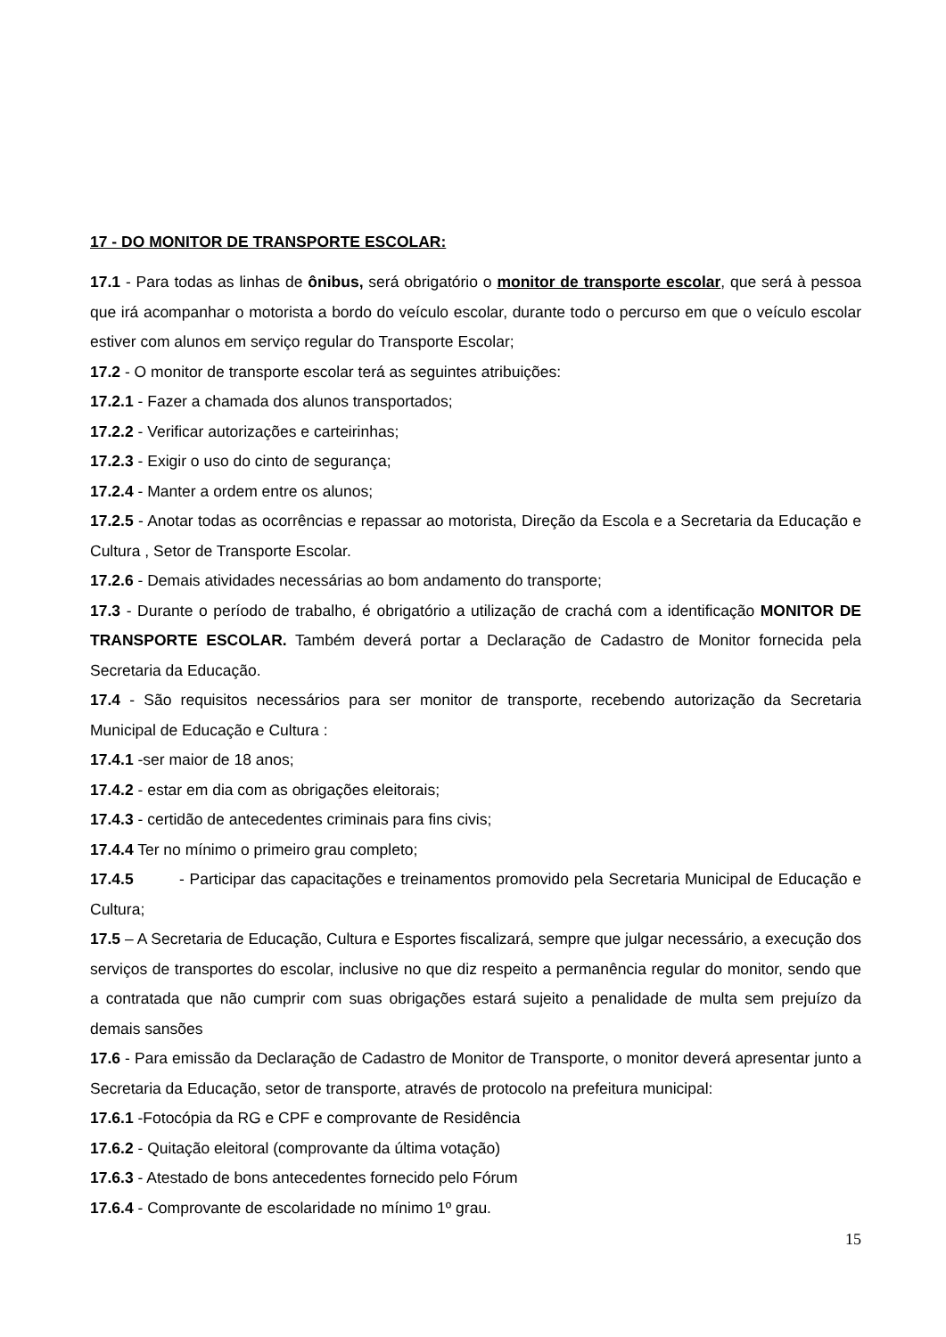17 - DO MONITOR DE TRANSPORTE ESCOLAR:
17.1 - Para todas as linhas de ônibus, será obrigatório o monitor de transporte escolar, que será à pessoa que irá acompanhar o motorista a bordo do veículo escolar, durante todo o percurso em que o veículo escolar estiver com alunos em serviço regular do Transporte Escolar;
17.2 - O monitor de transporte escolar terá as seguintes atribuições:
17.2.1 - Fazer a chamada dos alunos transportados;
17.2.2 - Verificar autorizações e carteirinhas;
17.2.3 - Exigir o uso do cinto de segurança;
17.2.4 - Manter a ordem entre os alunos;
17.2.5 - Anotar todas as ocorrências e repassar ao motorista, Direção da Escola e a Secretaria da Educação e Cultura , Setor de Transporte Escolar.
17.2.6 - Demais atividades necessárias ao bom andamento do transporte;
17.3 - Durante o período de trabalho, é obrigatório a utilização de crachá com a identificação MONITOR DE TRANSPORTE ESCOLAR. Também deverá portar a Declaração de Cadastro de Monitor fornecida pela Secretaria da Educação.
17.4 - São requisitos necessários para ser monitor de transporte, recebendo autorização da Secretaria Municipal de Educação e Cultura :
17.4.1 -ser maior de 18 anos;
17.4.2 - estar em dia com as obrigações eleitorais;
17.4.3 - certidão de antecedentes criminais para fins civis;
17.4.4 Ter no mínimo o primeiro grau completo;
17.4.5 - Participar das capacitações e treinamentos promovido pela Secretaria Municipal de Educação e Cultura;
17.5 – A Secretaria de Educação, Cultura e Esportes fiscalizará, sempre que julgar necessário, a execução dos serviços de transportes do escolar, inclusive no que diz respeito a permanência regular do monitor, sendo que a contratada que não cumprir com suas obrigações estará sujeito a penalidade de multa sem prejuízo da demais sansões
17.6 - Para emissão da Declaração de Cadastro de Monitor de Transporte, o monitor deverá apresentar junto a Secretaria da Educação, setor de transporte, através de protocolo na prefeitura municipal:
17.6.1 -Fotocópia da RG e CPF e comprovante de Residência
17.6.2 - Quitação eleitoral (comprovante da última votação)
17.6.3 - Atestado de bons antecedentes fornecido pelo Fórum
17.6.4 - Comprovante de escolaridade no mínimo 1º grau.
15